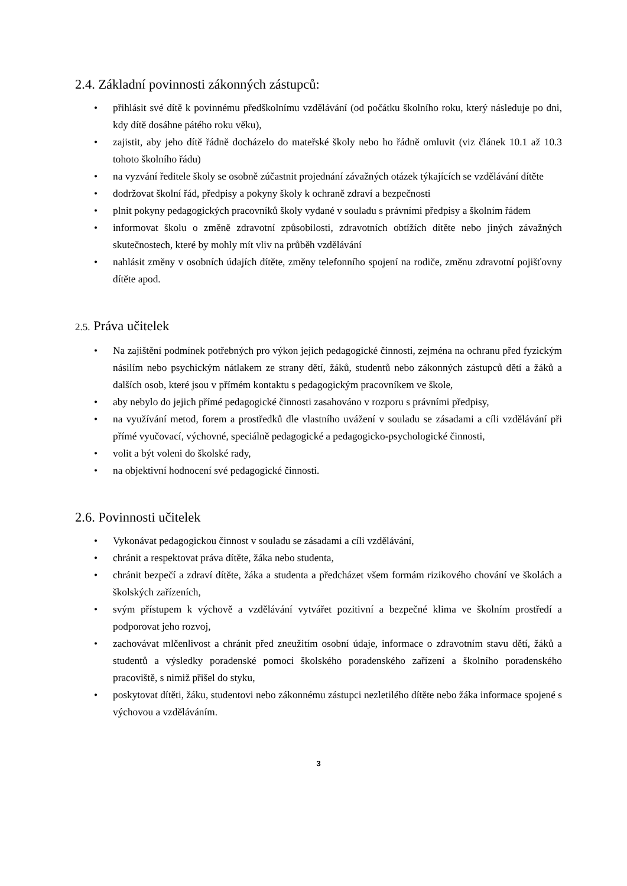2.4. Základní povinnosti zákonných zástupců:
• přihlásit své dítě k povinnému předškolnímu vzdělávání (od počátku školního roku, který následuje po dni, kdy dítě dosáhne pátého roku věku),
• zajistit, aby jeho dítě řádně docházelo do mateřské školy nebo ho řádně omluvit (viz článek 10.1 až 10.3 tohoto školního řádu)
• na vyzvání ředitele školy se osobně zúčastnit projednání závažných otázek týkajících se vzdělávání dítěte
• dodržovat školní řád, předpisy a pokyny školy k ochraně zdraví a bezpečnosti
• plnit pokyny pedagogických pracovníků školy vydané v souladu s právními předpisy a školním řádem
• informovat školu o změně zdravotní způsobilosti, zdravotních obtížích dítěte nebo jiných závažných skutečnostech, které by mohly mít vliv na průběh vzdělávání
• nahlásit změny v osobních údajích dítěte, změny telefonního spojení na rodiče, změnu zdravotní pojišťovny dítěte apod.
2.5. Práva učitelek
• Na zajištění podmínek potřebných pro výkon jejich pedagogické činnosti, zejména na ochranu před fyzickým násilím nebo psychickým nátlakem ze strany dětí, žáků, studentů nebo zákonných zástupců dětí a žáků a dalších osob, které jsou v přímém kontaktu s pedagogickým pracovníkem ve škole,
• aby nebylo do jejich přímé pedagogické činnosti zasahováno v rozporu s právními předpisy,
• na využívání metod, forem a prostředků dle vlastního uvážení v souladu se zásadami a cíli vzdělávání při přímé vyučovací, výchovné, speciálně pedagogické a pedagogicko-psychologické činnosti,
• volit a být voleni do školské rady,
• na objektivní hodnocení své pedagogické činnosti.
2.6. Povinnosti učitelek
• Vykonávat pedagogickou činnost v souladu se zásadami a cíli vzdělávání,
• chránit a respektovat práva dítěte, žáka nebo studenta,
• chránit bezpečí a zdraví dítěte, žáka a studenta a předcházet všem formám rizikového chování ve školách a školských zařízeních,
• svým přístupem k výchově a vzdělávání vytvářet pozitivní a bezpečné klima ve školním prostředí a podporovat jeho rozvoj,
• zachovávat mlčenlivost a chránit před zneužitím osobní údaje, informace o zdravotním stavu dětí, žáků a studentů a výsledky poradenské pomoci školského poradenského zařízení a školního poradenského pracoviště, s nimiž přišel do styku,
• poskytovat dítěti, žáku, studentovi nebo zákonnému zástupci nezletilého dítěte nebo žáka informace spojené s výchovou a vzděláváním.
3